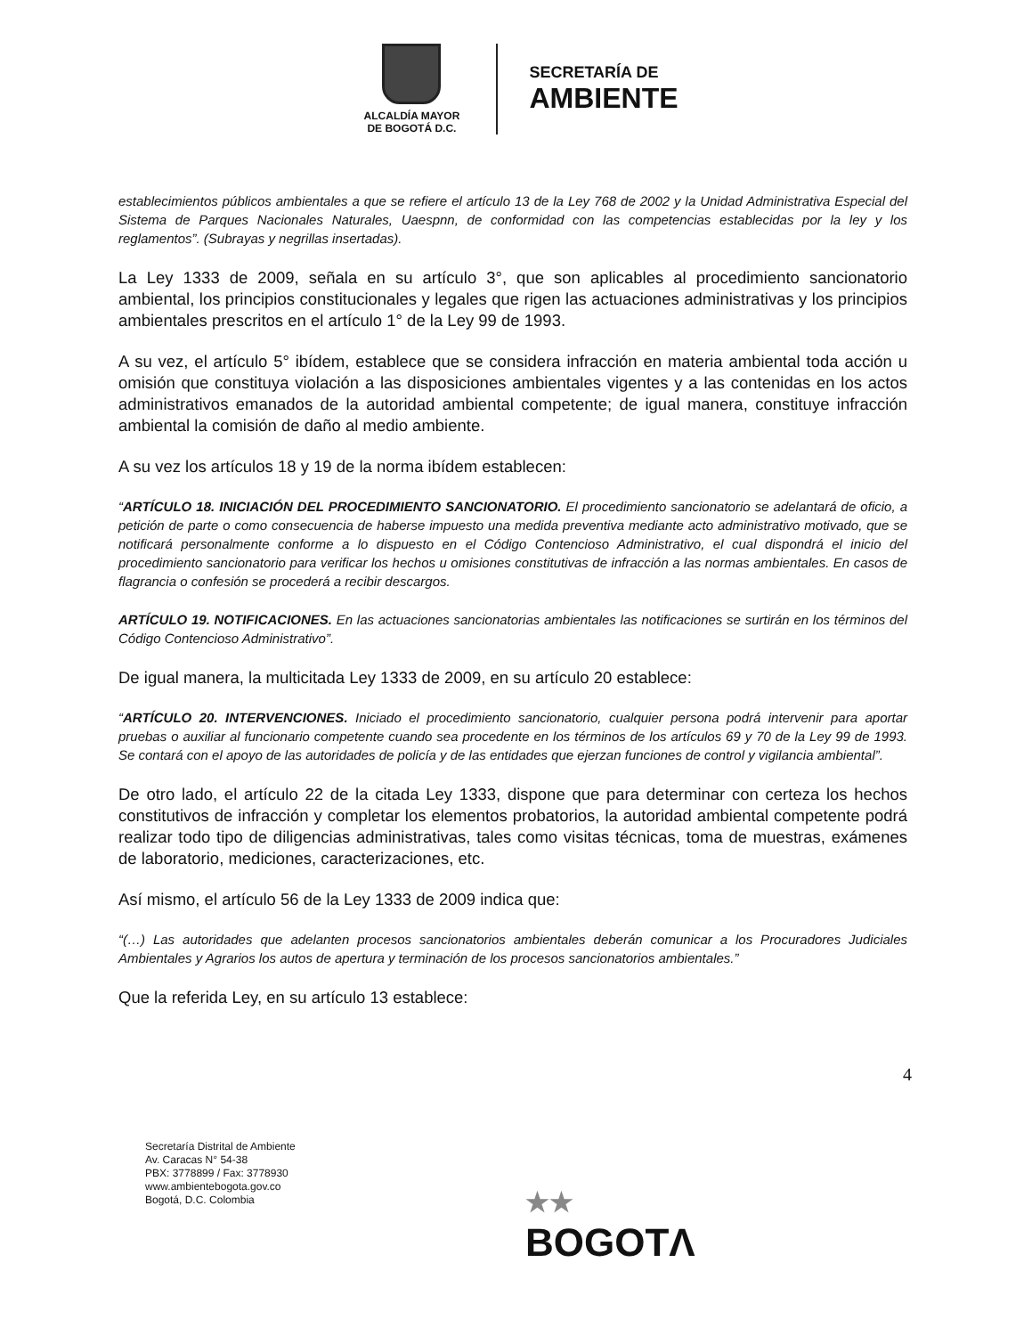ALCALDÍA MAYOR
DE BOGOTÁ D.C.
SECRETARÍA DE
AMBIENTE
establecimientos públicos ambientales a que se refiere el artículo 13 de la Ley 768 de 2002 y la Unidad Administrativa Especial del Sistema de Parques Nacionales Naturales, Uaespnn, de conformidad con las competencias establecidas por la ley y los reglamentos”. (Subrayas y negrillas insertadas).
La Ley 1333 de 2009, señala en su artículo 3°, que son aplicables al procedimiento sancionatorio ambiental, los principios constitucionales y legales que rigen las actuaciones administrativas y los principios ambientales prescritos en el artículo 1° de la Ley 99 de 1993.
A su vez, el artículo 5° ibídem, establece que se considera infracción en materia ambiental toda acción u omisión que constituya violación a las disposiciones ambientales vigentes y a las contenidas en los actos administrativos emanados de la autoridad ambiental competente; de igual manera, constituye infracción ambiental la comisión de daño al medio ambiente.
A su vez los artículos 18 y 19 de la norma ibídem establecen:
“ARTÍCULO 18. INICIACIÓN DEL PROCEDIMIENTO SANCIONATORIO. El procedimiento sancionatorio se adelantará de oficio, a petición de parte o como consecuencia de haberse impuesto una medida preventiva mediante acto administrativo motivado, que se notificará personalmente conforme a lo dispuesto en el Código Contencioso Administrativo, el cual dispondrá el inicio del procedimiento sancionatorio para verificar los hechos u omisiones constitutivas de infracción a las normas ambientales. En casos de flagrancia o confesión se procederá a recibir descargos.
ARTÍCULO 19. NOTIFICACIONES. En las actuaciones sancionatorias ambientales las notificaciones se surtirán en los términos del Código Contencioso Administrativo”.
De igual manera, la multicitada Ley 1333 de 2009, en su artículo 20 establece:
“ARTÍCULO 20. INTERVENCIONES. Iniciado el procedimiento sancionatorio, cualquier persona podrá intervenir para aportar pruebas o auxiliar al funcionario competente cuando sea procedente en los términos de los artículos 69 y 70 de la Ley 99 de 1993. Se contará con el apoyo de las autoridades de policía y de las entidades que ejerzan funciones de control y vigilancia ambiental”.
De otro lado, el artículo 22 de la citada Ley 1333, dispone que para determinar con certeza los hechos constitutivos de infracción y completar los elementos probatorios, la autoridad ambiental competente podrá realizar todo tipo de diligencias administrativas, tales como visitas técnicas, toma de muestras, exámenes de laboratorio, mediciones, caracterizaciones, etc.
Así mismo, el artículo 56 de la Ley 1333 de 2009 indica que:
“(…) Las autoridades que adelanten procesos sancionatorios ambientales deberán comunicar a los Procuradores Judiciales Ambientales y Agrarios los autos de apertura y terminación de los procesos sancionatorios ambientales.”
Que la referida Ley, en su artículo 13 establece:
4
Secretaría Distrital de Ambiente
Av. Caracas N° 54-38
PBX: 3778899 / Fax: 3778930
www.ambientebogota.gov.co
Bogotá, D.C. Colombia
★★
BOGOTΛ